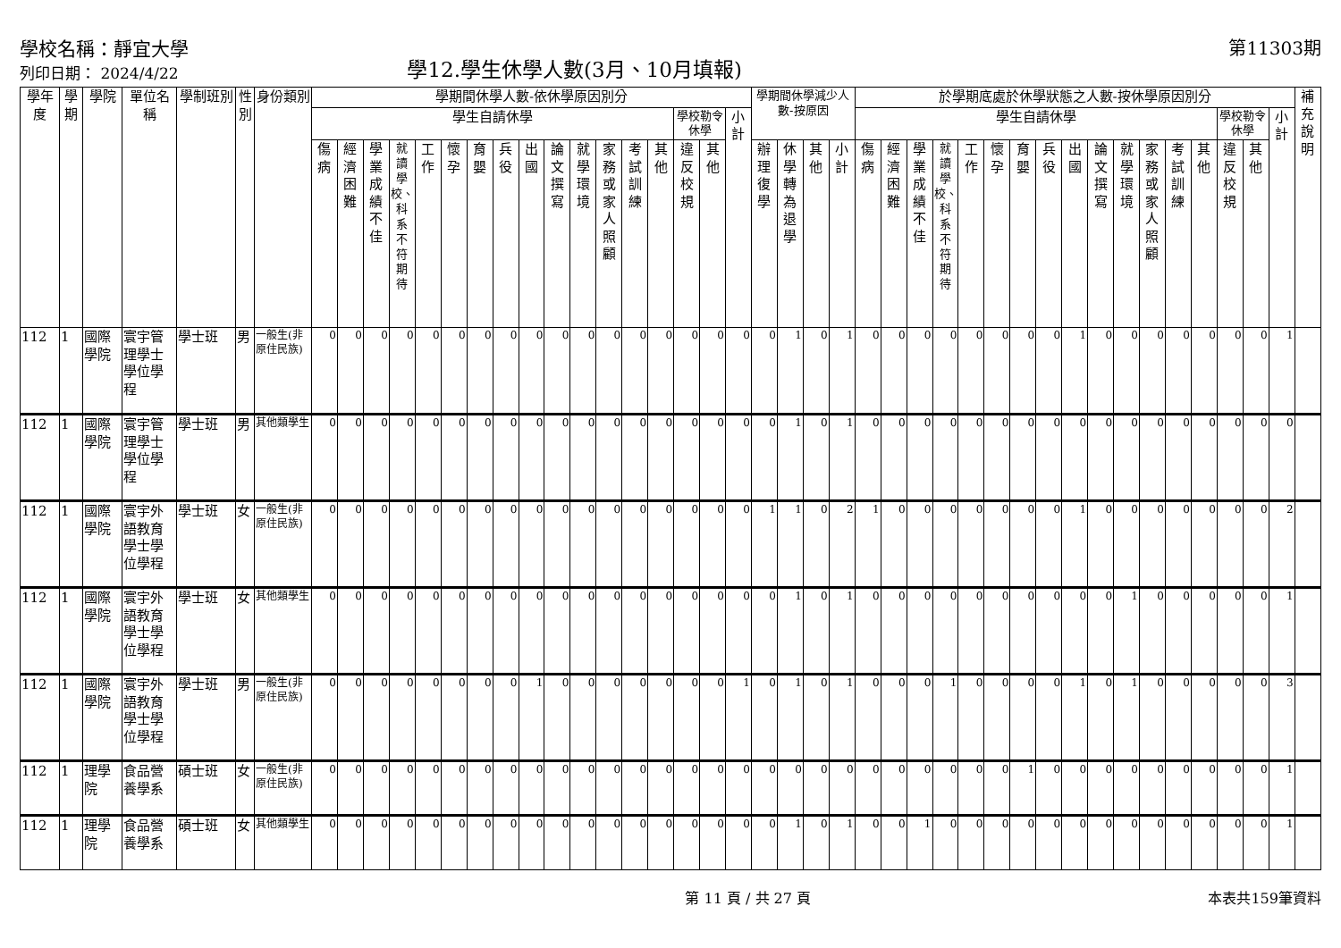學校名稱：靜宜大學
列印日期： 2024/4/22
學12.學生休學人數(3月、10月填報)
第11303期
| 學年度 | 學期 | 學院 | 單位名稱 | 學制班別 | 性別 | 身份類別 | 學期間休學人數-依休學原因別分 | | | | | | | | | | | | | | | | | 學期間休學減少人數-按原因 | | | | 於學期底處於休學狀態之人數-按休學原因別分 | | | | | | | | | | | | | | | | | 補充說明 |
| --- | --- | --- | --- | --- | --- | --- | --- | --- | --- | --- | --- | --- | --- | --- | --- | --- | --- | --- | --- | --- | --- | --- | --- | --- | --- | --- | --- | --- | --- | --- | --- | --- | --- | --- | --- | --- | --- | --- | --- | --- | --- | --- | --- | --- | --- |
| | | | | | | | 學生自請休學 | | | | | | | | | | | | | | 學校勒令休學 | | 小計 | | | | | 學生自請休學 | | | | | | | | | | | | | | 學校勒令休學 | | 小計 | |
| | | | | | | | 傷病 | 經濟困難 | 學業成績不佳 | 就讀學校、科系不符期待 | 工作 | 懷孕 | 育嬰 | 兵役 | 出國 | 論文撰寫 | 就學環境 | 家務或家人照顧 | 考試訓練 | 其他 | 違反校規 | 其他 | | 辦理復學 | 休學轉為退學 | 其他 | 小計 | 傷病 | 經濟困難 | 學業成績不佳 | 就讀學校、科系不符期待 | 工作 | 懷孕 | 育嬰 | 兵役 | 出國 | 論文撰寫 | 就學環境 | 家務或家人照顧 | 考試訓練 | 其他 | 違反校規 | 其他 | | |
| 112 | 1 | 國際學院 | 寰宇管理學士學位學程 | 學士班 | 男 | 一般生(非原住民族) | 0 | 0 | 0 | 0 | 0 | 0 | 0 | 0 | 0 | 0 | 0 | 0 | 0 | 0 | 0 | 0 | 0 | 0 | 1 | 0 | 1 | 0 | 0 | 0 | 0 | 0 | 0 | 0 | 0 | 1 | 0 | 0 | 0 | 0 | 0 | 0 | 0 | 1 | |
| 112 | 1 | 國際學院 | 寰宇管理學士學位學程 | 學士班 | 男 | 其他類學生 | 0 | 0 | 0 | 0 | 0 | 0 | 0 | 0 | 0 | 0 | 0 | 0 | 0 | 0 | 0 | 0 | 0 | 0 | 1 | 0 | 1 | 0 | 0 | 0 | 0 | 0 | 0 | 0 | 0 | 0 | 0 | 0 | 0 | 0 | 0 | 0 | 0 | 0 | |
| 112 | 1 | 國際學院 | 寰宇外語教育學士學位學程 | 學士班 | 女 | 一般生(非原住民族) | 0 | 0 | 0 | 0 | 0 | 0 | 0 | 0 | 0 | 0 | 0 | 0 | 0 | 0 | 0 | 0 | 0 | 1 | 1 | 0 | 2 | 1 | 0 | 0 | 0 | 0 | 0 | 0 | 0 | 1 | 0 | 0 | 0 | 0 | 0 | 0 | 0 | 2 | |
| 112 | 1 | 國際學院 | 寰宇外語教育學士學位學程 | 學士班 | 女 | 其他類學生 | 0 | 0 | 0 | 0 | 0 | 0 | 0 | 0 | 0 | 0 | 0 | 0 | 0 | 0 | 0 | 0 | 0 | 0 | 1 | 0 | 1 | 0 | 0 | 0 | 0 | 0 | 0 | 0 | 0 | 0 | 0 | 1 | 0 | 0 | 0 | 0 | 0 | 1 | |
| 112 | 1 | 國際學院 | 寰宇外語教育學士學位學程 | 學士班 | 男 | 一般生(非原住民族) | 0 | 0 | 0 | 0 | 0 | 0 | 0 | 0 | 1 | 0 | 0 | 0 | 0 | 0 | 0 | 0 | 1 | 0 | 1 | 0 | 1 | 0 | 0 | 0 | 1 | 0 | 0 | 0 | 0 | 1 | 0 | 1 | 0 | 0 | 0 | 0 | 0 | 3 | |
| 112 | 1 | 理學院 | 食品營養學系 | 碩士班 | 女 | 一般生(非原住民族) | 0 | 0 | 0 | 0 | 0 | 0 | 0 | 0 | 0 | 0 | 0 | 0 | 0 | 0 | 0 | 0 | 0 | 0 | 0 | 0 | 0 | 0 | 0 | 0 | 0 | 0 | 0 | 1 | 0 | 0 | 0 | 0 | 0 | 0 | 0 | 0 | 0 | 1 | |
| 112 | 1 | 理學院 | 食品營養學系 | 碩士班 | 女 | 其他類學生 | 0 | 0 | 0 | 0 | 0 | 0 | 0 | 0 | 0 | 0 | 0 | 0 | 0 | 0 | 0 | 0 | 0 | 0 | 1 | 0 | 1 | 0 | 0 | 1 | 0 | 0 | 0 | 0 | 0 | 0 | 0 | 0 | 0 | 0 | 0 | 0 | 0 | 1 | |
第 11 頁 / 共 27 頁 本表共159筆資料